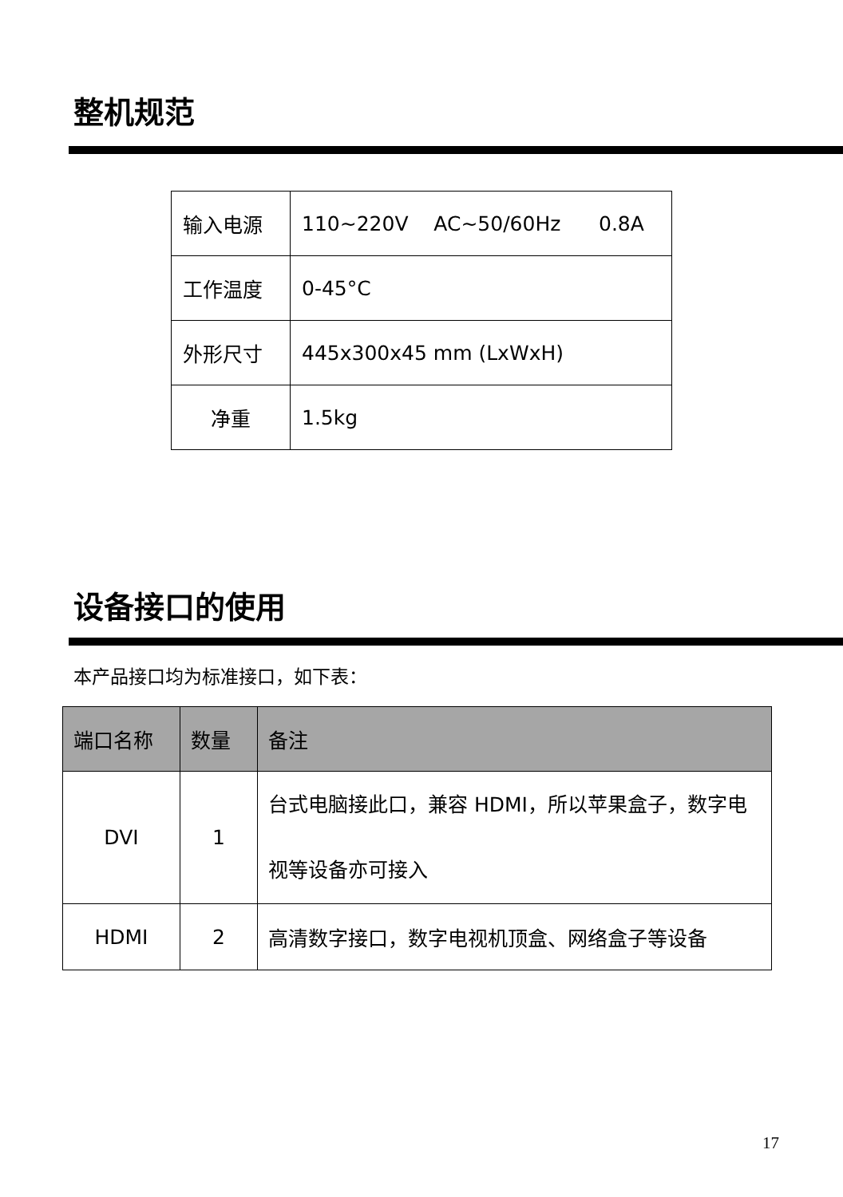整机规范
| 输入电源 | 110~220V AC~50/60Hz 0.8A |
| 工作温度 | 0-45°C |
| 外形尺寸 | 445x300x45 mm (LxWxH) |
| 净重 | 1.5kg |
设备接口的使用
本产品接口均为标准接口，如下表：
| 端口名称 | 数量 | 备注 |
| --- | --- | --- |
| DVI | 1 | 台式电脑接此口，兼容 HDMI，所以苹果盒子，数字电视等设备亦可接入 |
| HDMI | 2 | 高清数字接口，数字电视机顶盒、网络盒子等设备 |
17